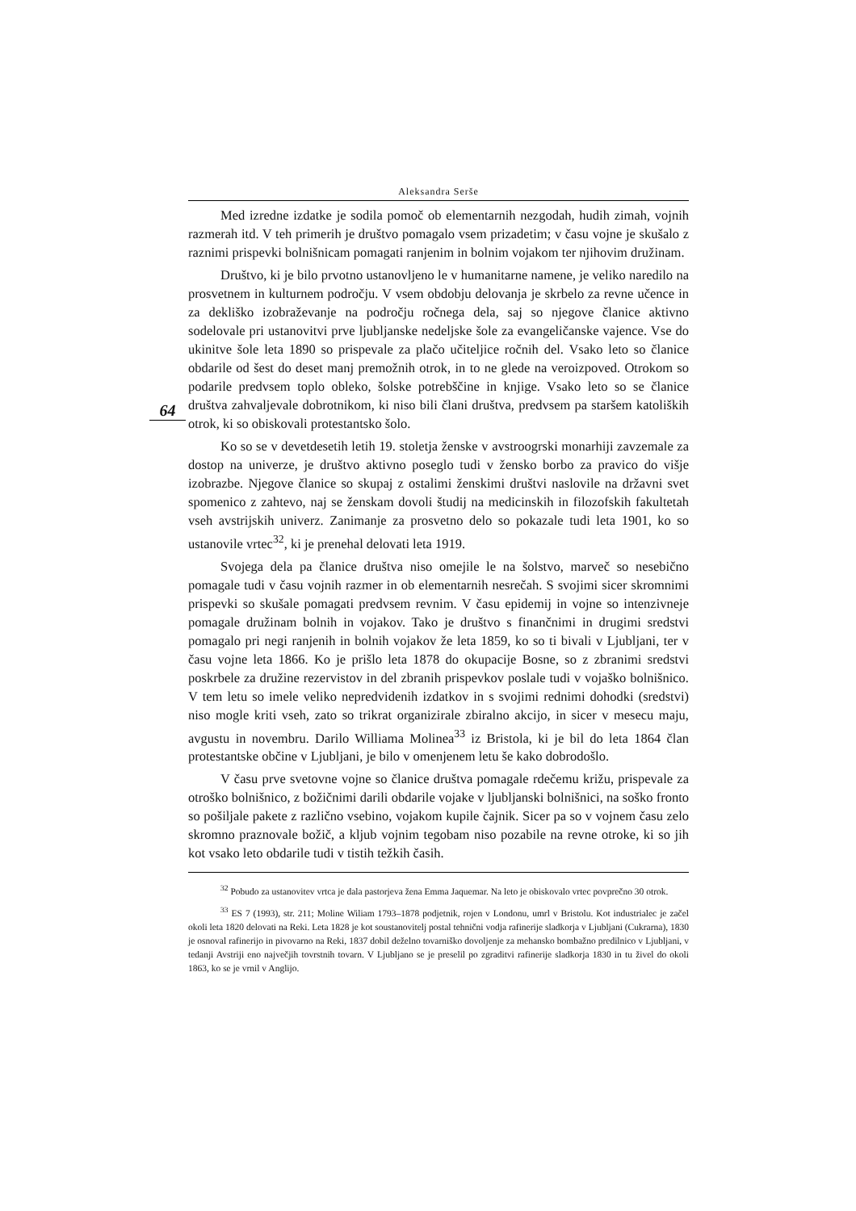Aleksandra Serše
Med izredne izdatke je sodila pomoč ob elementarnih nezgodah, hudih zimah, vojnih razmerah itd. V teh primerih je društvo pomagalo vsem prizadetim; v času vojne je skušalo z raznimi prispevki bolnišnicam pomagati ranjenim in bolnim vojakom ter njihovim družinam.
Društvo, ki je bilo prvotno ustanovljeno le v humanitarne namene, je veliko naredilo na prosvetnem in kulturnem področju. V vsem obdobju delovanja je skrbelo za revne učence in za dekliško izobraževanje na področju ročnega dela, saj so njegove članice aktivno sodelovale pri ustanovitvi prve ljubljanske nedeljske šole za evangeličanske vajence. Vse do ukinitve šole leta 1890 so prispevale za plačo učiteljice ročnih del. Vsako leto so članice obdarile od šest do deset manj premožnih otrok, in to ne glede na veroizpoved. Otrokom so podarile predvsem toplo obleko, šolske potrebščine in knjige. Vsako leto so se članice društva zahvaljevale dobrotnikom, ki niso bili člani društva, predvsem pa staršem katoliških otrok, ki so obiskovali protestantsko šolo.
64
Ko so se v devetdesetih letih 19. stoletja ženske v avstroogrski monarhiji zavzemale za dostop na univerze, je društvo aktivno poseglo tudi v žensko borbo za pravico do višje izobrazbe. Njegove članice so skupaj z ostalimi ženskimi društvi naslovile na državni svet spomenico z zahtevo, naj se ženskam dovoli študij na medicinskih in filozofskih fakultetah vseh avstrijskih univerz. Zanimanje za prosvetno delo so pokazale tudi leta 1901, ko so ustanovile vrtec<sup>32</sup>, ki je prenehal delovati leta 1919.
Svojega dela pa članice društva niso omejile le na šolstvo, marveč so nesebično pomagale tudi v času vojnih razmer in ob elementarnih nesrečah. S svojimi sicer skromnimi prispevki so skušale pomagati predvsem revnim. V času epidemij in vojne so intenzivneje pomagale družinam bolnih in vojakov. Tako je društvo s finančnimi in drugimi sredstvi pomagalo pri negi ranjenih in bolnih vojakov že leta 1859, ko so ti bivali v Ljubljani, ter v času vojne leta 1866. Ko je prišlo leta 1878 do okupacije Bosne, so z zbranimi sredstvi poskrbele za družine rezervistov in del zbranih prispevkov poslale tudi v vojaško bolnišnico. V tem letu so imele veliko nepredvidenih izdatkov in s svojimi rednimi dohodki (sredstvi) niso mogle kriti vseh, zato so trikrat organizirale zbiralno akcijo, in sicer v mesecu maju, avgustu in novembru. Darilo Williama Molinea<sup>33</sup> iz Bristola, ki je bil do leta 1864 član protestantske občine v Ljubljani, je bilo v omenjenem letu še kako dobrodošlo.
V času prve svetovne vojne so članice društva pomagale rdečemu križu, prispevale za otroško bolnišnico, z božičnimi darili obdarile vojake v ljubljanski bolnišnici, na soško fronto so pošiljale pakete z različno vsebino, vojakom kupile čajnik. Sicer pa so v vojnem času zelo skromno praznovale božič, a kljub vojnim tegobam niso pozabile na revne otroke, ki so jih kot vsako leto obdarile tudi v tistih težkih časih.
<sup>32</sup> Pobudo za ustanovitev vrtca je dala pastorjeva žena Emma Jaquemar. Na leto je obiskovalo vrtec povprečno 30 otrok.
<sup>33</sup> ES 7 (1993), str. 211; Moline Wiliam 1793–1878 podjetnik, rojen v Londonu, umrl v Bristolu. Kot industrialec je začel okoli leta 1820 delovati na Reki. Leta 1828 je kot soustanovitelj postal tehnični vodja rafinerije sladkorja v Ljubljani (Cukrarna), 1830 je osnoval rafinerijo in pivovarno na Reki, 1837 dobil deželno tovarniško dovoljenje za mehansko bombažno predilnico v Ljubljani, v tedanji Avstriji eno največjih tovrstnih tovarn. V Ljubljano se je preselil po zgraditvi rafinerije sladkorja 1830 in tu živel do okoli 1863, ko se je vrnil v Anglijo.